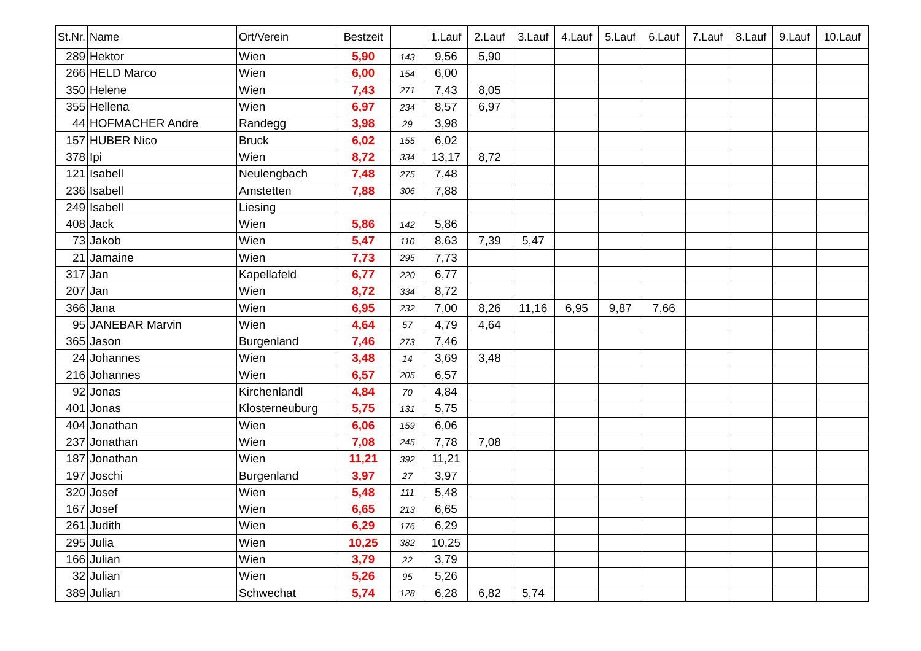| St.Nr. | Name | Ort/Verein | Bestzeit | | 1.Lauf | 2.Lauf | 3.Lauf | 4.Lauf | 5.Lauf | 6.Lauf | 7.Lauf | 8.Lauf | 9.Lauf | 10.Lauf |
| --- | --- | --- | --- | --- | --- | --- | --- | --- | --- | --- | --- | --- | --- | --- |
| 289 | Hektor | Wien | 5,90 | 143 | 9,56 | 5,90 | | | | | | | | |
| 266 | HELD Marco | Wien | 6,00 | 154 | 6,00 | | | | | | | | | |
| 350 | Helene | Wien | 7,43 | 271 | 7,43 | 8,05 | | | | | | | | |
| 355 | Hellena | Wien | 6,97 | 234 | 8,57 | 6,97 | | | | | | | | |
| 44 | HOFMACHER Andre | Randegg | 3,98 | 29 | 3,98 | | | | | | | | | |
| 157 | HUBER Nico | Bruck | 6,02 | 155 | 6,02 | | | | | | | | | |
| 378 | Ipi | Wien | 8,72 | 334 | 13,17 | 8,72 | | | | | | | | |
| 121 | Isabell | Neulengbach | 7,48 | 275 | 7,48 | | | | | | | | | |
| 236 | Isabell | Amstetten | 7,88 | 306 | 7,88 | | | | | | | | | |
| 249 | Isabell | Liesing | | | | | | | | | | | | |
| 408 | Jack | Wien | 5,86 | 142 | 5,86 | | | | | | | | | |
| 73 | Jakob | Wien | 5,47 | 110 | 8,63 | 7,39 | 5,47 | | | | | | | |
| 21 | Jamaine | Wien | 7,73 | 295 | 7,73 | | | | | | | | | |
| 317 | Jan | Kapellafeld | 6,77 | 220 | 6,77 | | | | | | | | | |
| 207 | Jan | Wien | 8,72 | 334 | 8,72 | | | | | | | | | |
| 366 | Jana | Wien | 6,95 | 232 | 7,00 | 8,26 | 11,16 | 6,95 | 9,87 | 7,66 | | | | |
| 95 | JANEBAR Marvin | Wien | 4,64 | 57 | 4,79 | 4,64 | | | | | | | | |
| 365 | Jason | Burgenland | 7,46 | 273 | 7,46 | | | | | | | | | |
| 24 | Johannes | Wien | 3,48 | 14 | 3,69 | 3,48 | | | | | | | | |
| 216 | Johannes | Wien | 6,57 | 205 | 6,57 | | | | | | | | | |
| 92 | Jonas | Kirchenlandl | 4,84 | 70 | 4,84 | | | | | | | | | |
| 401 | Jonas | Klosterneuburg | 5,75 | 131 | 5,75 | | | | | | | | | |
| 404 | Jonathan | Wien | 6,06 | 159 | 6,06 | | | | | | | | | |
| 237 | Jonathan | Wien | 7,08 | 245 | 7,78 | 7,08 | | | | | | | | |
| 187 | Jonathan | Wien | 11,21 | 392 | 11,21 | | | | | | | | | |
| 197 | Joschi | Burgenland | 3,97 | 27 | 3,97 | | | | | | | | | |
| 320 | Josef | Wien | 5,48 | 111 | 5,48 | | | | | | | | | |
| 167 | Josef | Wien | 6,65 | 213 | 6,65 | | | | | | | | | |
| 261 | Judith | Wien | 6,29 | 176 | 6,29 | | | | | | | | | |
| 295 | Julia | Wien | 10,25 | 382 | 10,25 | | | | | | | | | |
| 166 | Julian | Wien | 3,79 | 22 | 3,79 | | | | | | | | | |
| 32 | Julian | Wien | 5,26 | 95 | 5,26 | | | | | | | | | |
| 389 | Julian | Schwechat | 5,74 | 128 | 6,28 | 6,82 | 5,74 | | | | | | | |